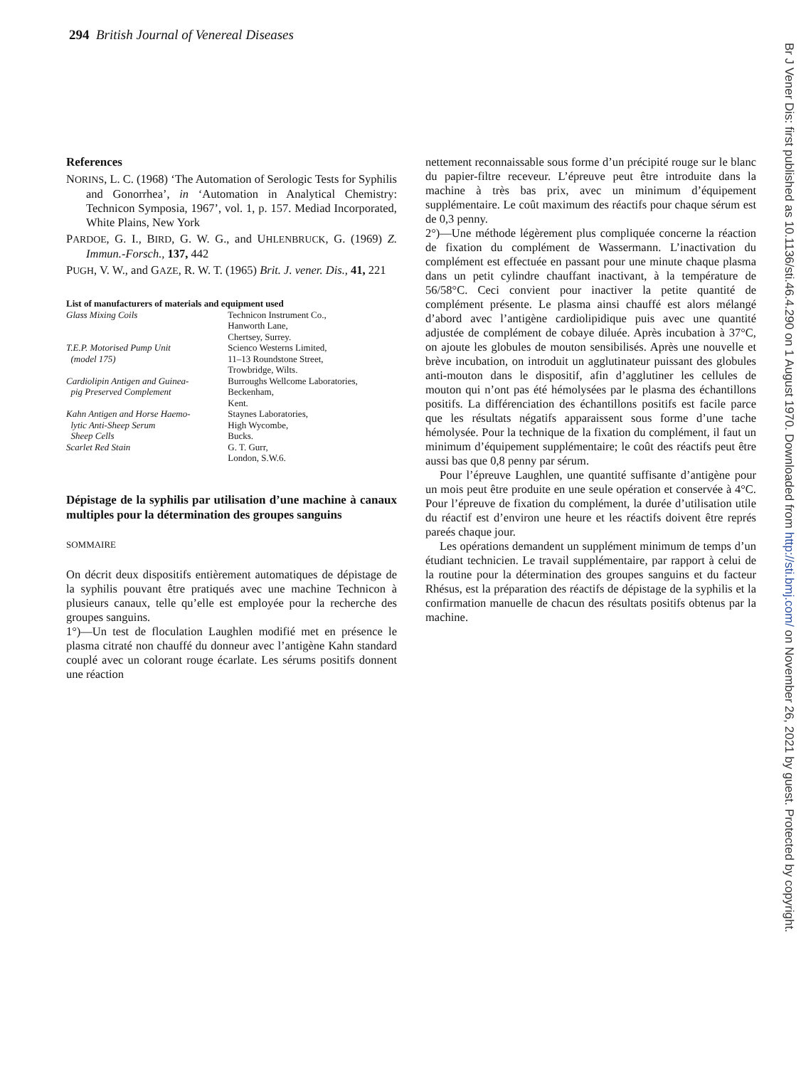294 British Journal of Venereal Diseases
References
NORINS, L. C. (1968) ‘The Automation of Serologic Tests for Syphilis and Gonorrhea’, in ‘Automation in Analytical Chemistry: Technicon Symposia, 1967’, vol. 1, p. 157. Mediad Incorporated, White Plains, New York
PARDOE, G. I., BIRD, G. W. G., and UHLENBRUCK, G. (1969) Z. Immun.-Forsch., 137, 442
PUGH, V. W., and GAZE, R. W. T. (1965) Brit. J. vener. Dis., 41, 221
| List of manufacturers of materials and equipment used | |
| Glass Mixing Coils | Technicon Instrument Co., Hanworth Lane, Chertsey, Surrey. |
| T.E.P. Motorised Pump Unit (model 175) | Scienco Westerns Limited, 11–13 Roundstone Street, Trowbridge, Wilts. |
| Cardiolipin Antigen and Guinea- pig Preserved Complement | Burroughs Wellcome Laboratories, Beckenham, Kent. |
| Kahn Antigen and Horse Haemo- lytic Anti-Sheep Serum Sheep Cells | Staynes Laboratories, High Wycombe, Bucks. |
| Scarlet Red Stain | G. T. Gurr, London, S.W.6. |
Dépistage de la syphilis par utilisation d’une machine à canaux multiples pour la détermination des groupes sanguins
SOMMAIRE
On décrit deux dispositifs entièrement automatiques de dépistage de la syphilis pouvant être pratiqués avec une machine Technicon à plusieurs canaux, telle qu’elle est employée pour la recherche des groupes sanguins.
1°)—Un test de floculation Laughlen modifié met en présence le plasma citraté non chauffé du donneur avec l’antigène Kahn standard couplé avec un colorant rouge écarlate. Les sérums positifs donnent une réaction
nettement reconnaissable sous forme d’un précipité rouge sur le blanc du papier-filtre receveur. L’épreuve peut être introduite dans la machine à très bas prix, avec un minimum d’équipement supplémentaire. Le coût maximum des réactifs pour chaque sérum est de 0,3 penny.
2°)—Une méthode légèrement plus compliquée concerne la réaction de fixation du complément de Wassermann. L’inactivation du complément est effectuée en passant pour une minute chaque plasma dans un petit cylindre chauffant inactivant, à la température de 56/58°C. Ceci convient pour inactiver la petite quantité de complément présente. Le plasma ainsi chauffé est alors mélangé d’abord avec l’antigène cardiolipidique puis avec une quantité adjustée de complément de cobaye diluée. Après incubation à 37°C, on ajoute les globules de mouton sensibilisés. Après une nouvelle et brève incubation, on introduit un agglutinateur puissant des globules anti-mouton dans le dispositif, afin d’agglutiner les cellules de mouton qui n’ont pas été hémolysées par le plasma des échantillons positifs. La différenciation des échantillons positifs est facile parce que les résultats négatifs apparaissent sous forme d’une tache hémolysée. Pour la technique de la fixation du complément, il faut un minimum d’équipement supplémentaire; le coût des réactifs peut être aussi bas que 0,8 penny par sérum.
Pour l’épreuve Laughlen, une quantité suffisante d’antigène pour un mois peut être produite en une seule opération et conservée à 4°C. Pour l’épreuve de fixation du complément, la durée d’utilisation utile du réactif est d’environ une heure et les réactifs doivent être représ pareés chaque jour.
Les opérations demandent un supplément minimum de temps d’un étudiant technicien. Le travail supplémentaire, par rapport à celui de la routine pour la détermination des groupes sanguins et du facteur Rhésus, est la préparation des réactifs de dépistage de la syphilis et la confirmation manuelle de chacun des résultats positifs obtenus par la machine.
Br J Vener Dis: first published as 10.1136/sti.46.4.290 on 1 August 1970. Downloaded from http://sti.bmj.com/ on November 26, 2021 by guest. Protected by copyright.